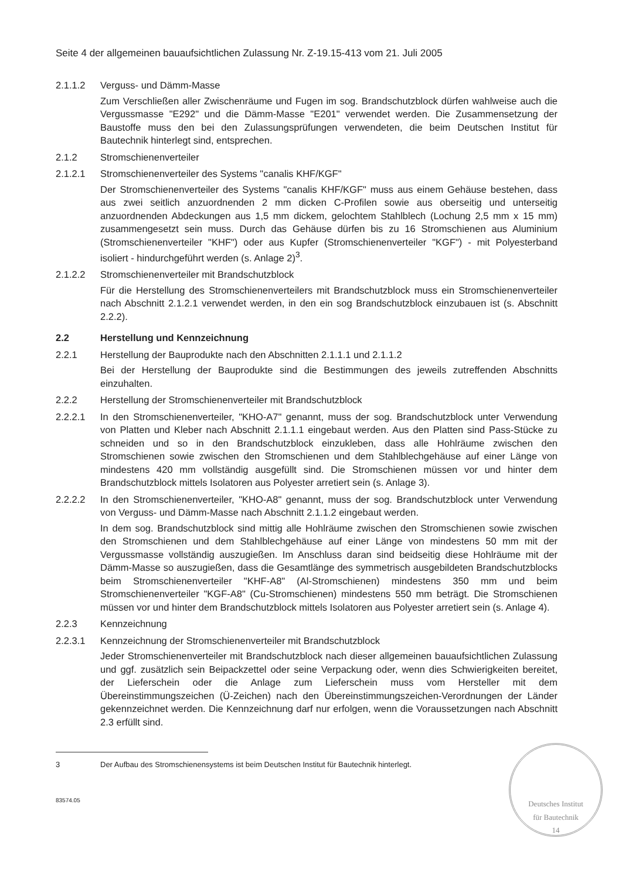Seite 4 der allgemeinen bauaufsichtlichen Zulassung Nr. Z-19.15-413 vom 21. Juli 2005
2.1.1.2 Verguss- und Dämm-Masse
Zum Verschließen aller Zwischenräume und Fugen im sog. Brandschutzblock dürfen wahlweise auch die Vergussmasse "E292" und die Dämm-Masse "E201" verwendet werden. Die Zusammensetzung der Baustoffe muss den bei den Zulassungsprüfungen verwendeten, die beim Deutschen Institut für Bautechnik hinterlegt sind, entsprechen.
2.1.2 Stromschienenverteiler
2.1.2.1 Stromschienenverteiler des Systems "canalis KHF/KGF"
Der Stromschienenverteiler des Systems "canalis KHF/KGF" muss aus einem Gehäuse bestehen, dass aus zwei seitlich anzuordnenden 2 mm dicken C-Profilen sowie aus oberseitig und unterseitig anzuordnenden Abdeckungen aus 1,5 mm dickem, gelochtem Stahlblech (Lochung 2,5 mm x 15 mm) zusammengesetzt sein muss. Durch das Gehäuse dürfen bis zu 16 Stromschienen aus Aluminium (Stromschienenverteiler "KHF") oder aus Kupfer (Stromschienenverteiler "KGF") - mit Polyesterband isoliert - hindurchgeführt werden (s. Anlage 2)<sup>3</sup>.
2.1.2.2 Stromschienenverteiler mit Brandschutzblock
Für die Herstellung des Stromschienenverteilers mit Brandschutzblock muss ein Stromschienenverteiler nach Abschnitt 2.1.2.1 verwendet werden, in den ein sog Brandschutzblock einzubauen ist (s. Abschnitt 2.2.2).
2.2 Herstellung und Kennzeichnung
2.2.1 Herstellung der Bauprodukte nach den Abschnitten 2.1.1.1 und 2.1.1.2
Bei der Herstellung der Bauprodukte sind die Bestimmungen des jeweils zutreffenden Abschnitts einzuhalten.
2.2.2 Herstellung der Stromschienenverteiler mit Brandschutzblock
2.2.2.1 In den Stromschienenverteiler, "KHO-A7" genannt, muss der sog. Brandschutzblock unter Verwendung von Platten und Kleber nach Abschnitt 2.1.1.1 eingebaut werden. Aus den Platten sind Pass-Stücke zu schneiden und so in den Brandschutzblock einzukleben, dass alle Hohlräume zwischen den Stromschienen sowie zwischen den Stromschienen und dem Stahlblechgehäuse auf einer Länge von mindestens 420 mm vollständig ausgefüllt sind. Die Stromschienen müssen vor und hinter dem Brandschutzblock mittels Isolatoren aus Polyester arretiert sein (s. Anlage 3).
2.2.2.2 In den Stromschienenverteiler, "KHO-A8" genannt, muss der sog. Brandschutzblock unter Verwendung von Verguss- und Dämm-Masse nach Abschnitt 2.1.1.2 eingebaut werden.
In dem sog. Brandschutzblock sind mittig alle Hohlräume zwischen den Stromschienen sowie zwischen den Stromschienen und dem Stahlblechgehäuse auf einer Länge von mindestens 50 mm mit der Vergussmasse vollständig auszugießen. Im Anschluss daran sind beidseitig diese Hohlräume mit der Dämm-Masse so auszugießen, dass die Gesamtlänge des symmetrisch ausgebildeten Brandschutzblocks beim Stromschienenverteiler "KHF-A8" (Al-Stromschienen) mindestens 350 mm und beim Stromschienenverteiler "KGF-A8" (Cu-Stromschienen) mindestens 550 mm beträgt. Die Stromschienen müssen vor und hinter dem Brandschutzblock mittels Isolatoren aus Polyester arretiert sein (s. Anlage 4).
2.2.3 Kennzeichnung
2.2.3.1 Kennzeichnung der Stromschienenverteiler mit Brandschutzblock
Jeder Stromschienenverteiler mit Brandschutzblock nach dieser allgemeinen bauaufsichtlichen Zulassung und ggf. zusätzlich sein Beipackzettel oder seine Verpackung oder, wenn dies Schwierigkeiten bereitet, der Lieferschein oder die Anlage zum Lieferschein muss vom Hersteller mit dem Übereinstimmungszeichen (Ü-Zeichen) nach den Übereinstimmungszeichen-Verordnungen der Länder gekennzeichnet werden. Die Kennzeichnung darf nur erfolgen, wenn die Voraussetzungen nach Abschnitt 2.3 erfüllt sind.
3 Der Aufbau des Stromschienensystems ist beim Deutschen Institut für Bautechnik hinterlegt.
83574.05
Deutsches Institut
für Bautechnik
14